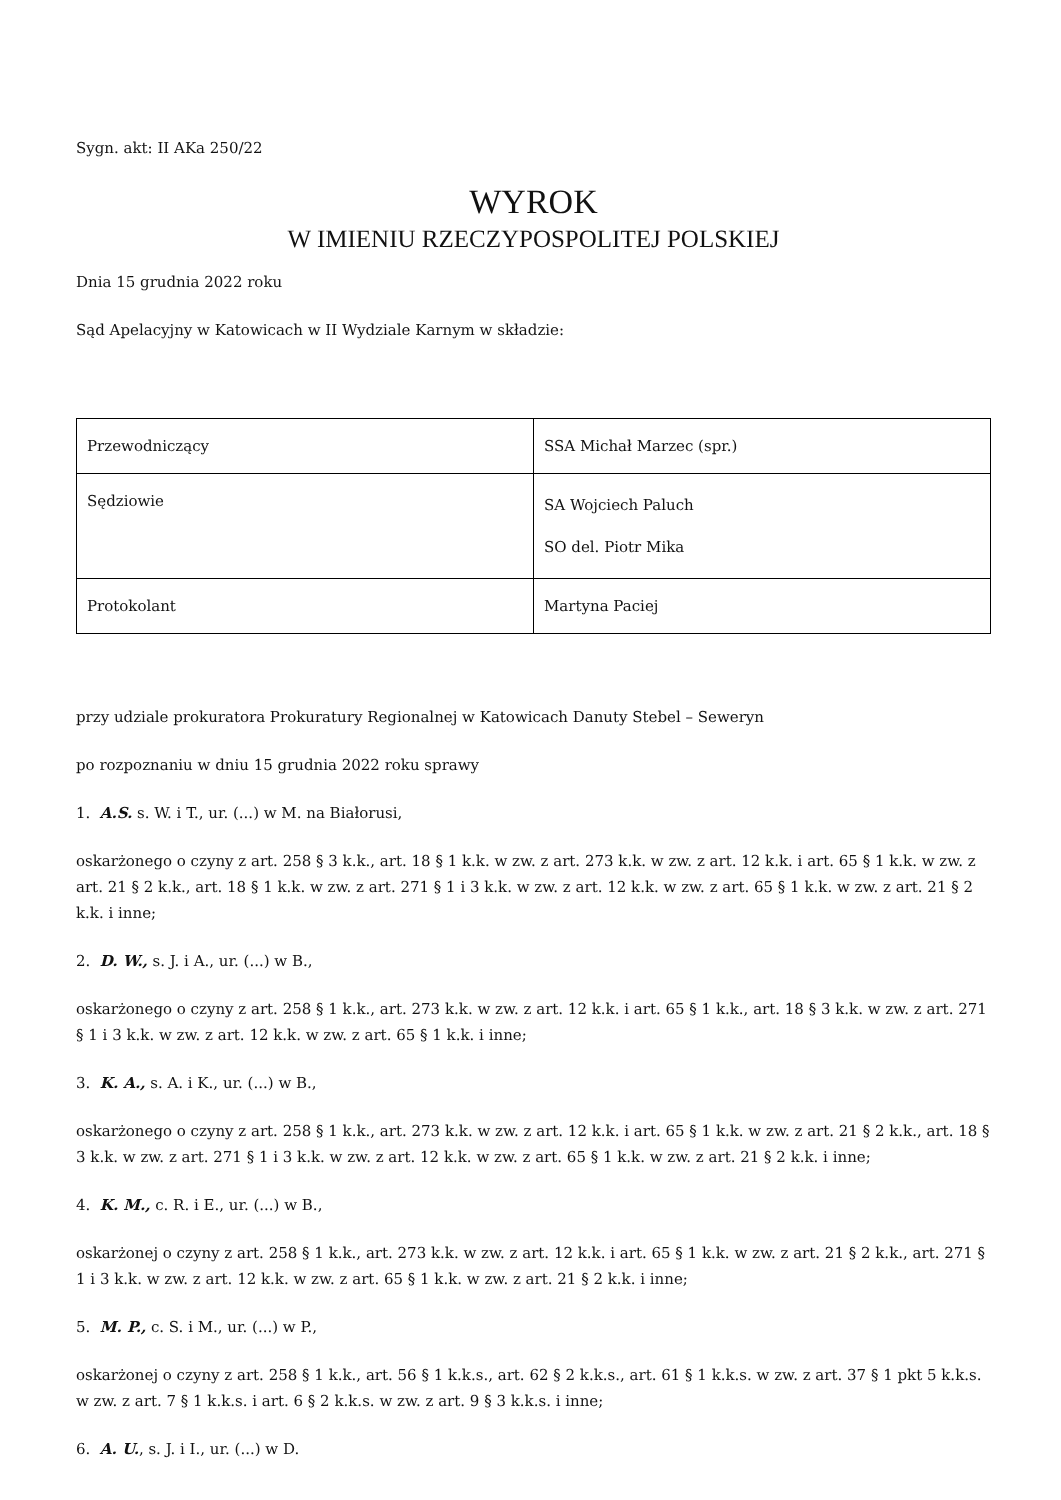Sygn. akt: II AKa 250/22
WYROK
W IMIENIU RZECZYPOSPOLITEJ POLSKIEJ
Dnia 15 grudnia 2022 roku
Sąd Apelacyjny w Katowicach w II Wydziale Karnym w składzie:
| Przewodniczący | SSA Michał Marzec (spr.) |
| Sędziowie | SA Wojciech Paluch SO del. Piotr Mika |
| Protokolant | Martyna Paciej |
przy udziale prokuratora Prokuratury Regionalnej w Katowicach Danuty Stebel – Seweryn
po rozpoznaniu w dniu 15 grudnia 2022 roku sprawy
1. A.S. s. W. i T., ur. (...) w M. na Białorusi,
oskarżonego o czyny z art. 258 § 3 k.k., art. 18 § 1 k.k. w zw. z art. 273 k.k. w zw. z art. 12 k.k. i art. 65 § 1 k.k. w zw. z art. 21 § 2 k.k., art. 18 § 1 k.k. w zw. z art. 271 § 1 i 3 k.k. w zw. z art. 12 k.k. w zw. z art. 65 § 1 k.k. w zw. z art. 21 § 2 k.k. i inne;
2. D. W., s. J. i A., ur. (...) w B.,
oskarżonego o czyny z art. 258 § 1 k.k., art. 273 k.k. w zw. z art. 12 k.k. i art. 65 § 1 k.k., art. 18 § 3 k.k. w zw. z art. 271 § 1 i 3 k.k. w zw. z art. 12 k.k. w zw. z art. 65 § 1 k.k. i inne;
3. K. A., s. A. i K., ur. (...) w B.,
oskarżonego o czyny z art. 258 § 1 k.k., art. 273 k.k. w zw. z art. 12 k.k. i art. 65 § 1 k.k. w zw. z art. 21 § 2 k.k., art. 18 § 3 k.k. w zw. z art. 271 § 1 i 3 k.k. w zw. z art. 12 k.k. w zw. z art. 65 § 1 k.k. w zw. z art. 21 § 2 k.k. i inne;
4. K. M., c. R. i E., ur. (...) w B.,
oskarżonej o czyny z art. 258 § 1 k.k., art. 273 k.k. w zw. z art. 12 k.k. i art. 65 § 1 k.k. w zw. z art. 21 § 2 k.k., art. 271 § 1 i 3 k.k. w zw. z art. 12 k.k. w zw. z art. 65 § 1 k.k. w zw. z art. 21 § 2 k.k. i inne;
5. M. P., c. S. i M., ur. (...) w P.,
oskarżonej o czyny z art. 258 § 1 k.k., art. 56 § 1 k.k.s., art. 62 § 2 k.k.s., art. 61 § 1 k.k.s. w zw. z art. 37 § 1 pkt 5 k.k.s. w zw. z art. 7 § 1 k.k.s. i art. 6 § 2 k.k.s. w zw. z art. 9 § 3 k.k.s. i inne;
6. A. U., s. J. i I., ur. (...) w D.